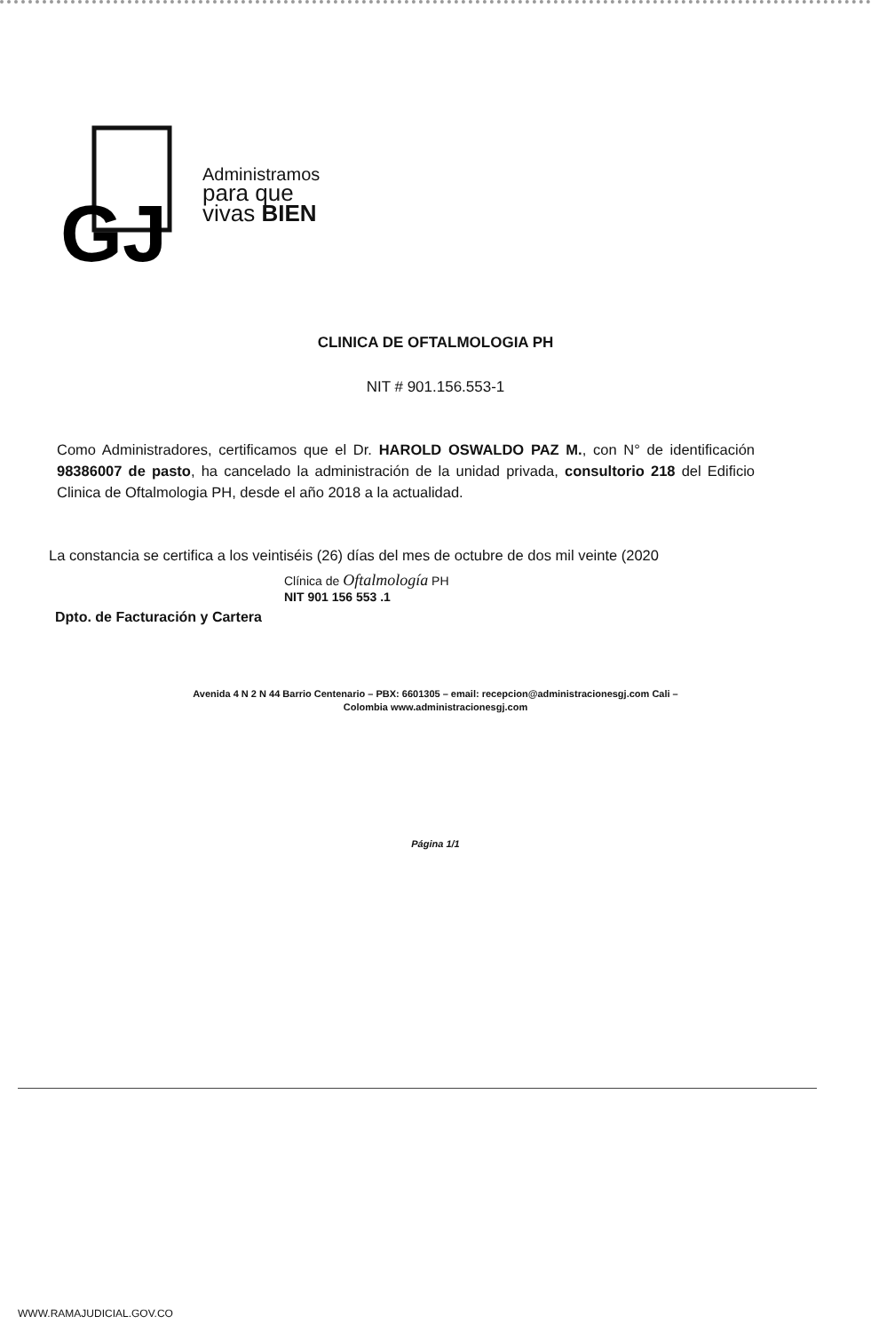GJ
Administramos
para que
vivas BIEN
CLINICA DE OFTALMOLOGIA PH
NIT # 901.156.553-1
Como Administradores, certificamos que el Dr. HAROLD OSWALDO PAZ M., con N° de identificación 98386007 de pasto, ha cancelado la administración de la unidad privada, consultorio 218 del Edificio Clinica de Oftalmologia PH, desde el año 2018 a la actualidad.
La constancia se certifica a los veintiséis (26) días del mes de octubre de dos mil veinte (2020
Clínica de Oftalmología PH
NIT 901 156 553 .1
Dpto. de Facturación y Cartera
Avenida 4 N 2 N 44 Barrio Centenario – PBX: 6601305 – email: recepcion@administracionesgj.com Cali –
Colombia www.administracionesgj.com
Página 1/1
WWW.RAMAJUDICIAL.GOV.CO